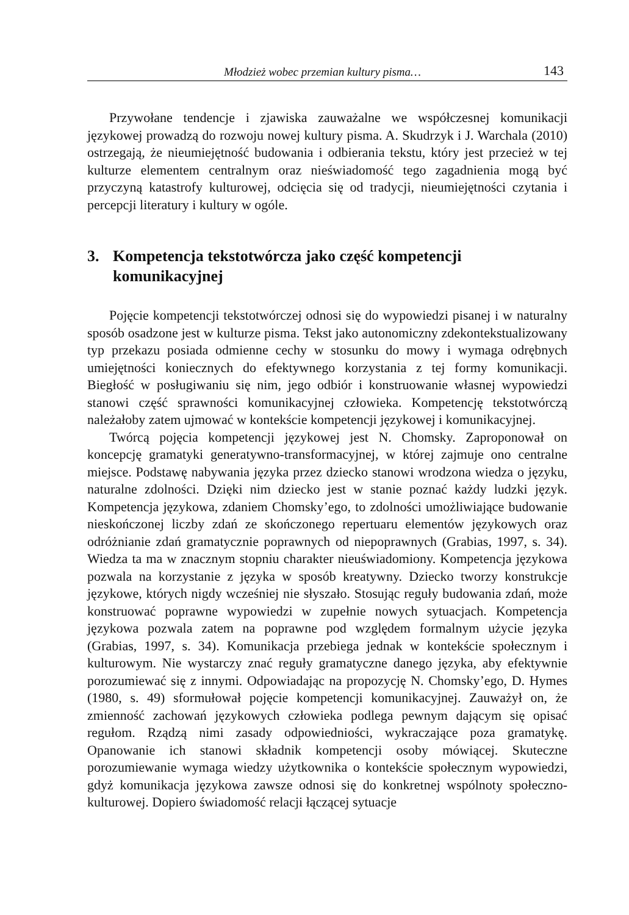Młodzież wobec przemian kultury pisma… 143
Przywołane tendencje i zjawiska zauważalne we współczesnej komunikacji językowej prowadzą do rozwoju nowej kultury pisma. A. Skudrzyk i J. Warchala (2010) ostrzegają, że nieumiejętność budowania i odbierania tekstu, który jest przecież w tej kulturze elementem centralnym oraz nieświadomość tego zagadnienia mogą być przyczyną katastrofy kulturowej, odcięcia się od tradycji, nieumiejętności czytania i percepcji literatury i kultury w ogóle.
3. Kompetencja tekstotwórcza jako część kompetencji komunikacyjnej
Pojęcie kompetencji tekstotwórczej odnosi się do wypowiedzi pisanej i w naturalny sposób osadzone jest w kulturze pisma. Tekst jako autonomiczny zdekontekstualizowany typ przekazu posiada odmienne cechy w stosunku do mowy i wymaga odrębnych umiejętności koniecznych do efektywnego korzystania z tej formy komunikacji. Biegłość w posługiwaniu się nim, jego odbiór i konstruowanie własnej wypowiedzi stanowi część sprawności komunikacyjnej człowieka. Kompetencję tekstotwórczą należałoby zatem ujmować w kontekście kompetencji językowej i komunikacyjnej.
Twórcą pojęcia kompetencji językowej jest N. Chomsky. Zaproponował on koncepcję gramatyki generatywno-transformacyjnej, w której zajmuje ono centralne miejsce. Podstawę nabywania języka przez dziecko stanowi wrodzona wiedza o języku, naturalne zdolności. Dzięki nim dziecko jest w stanie poznać każdy ludzki język. Kompetencja językowa, zdaniem Chomsky’ego, to zdolności umożliwiające budowanie nieskończonej liczby zdań ze skończonego repertuaru elementów językowych oraz odróżnianie zdań gramatycznie poprawnych od niepoprawnych (Grabias, 1997, s. 34). Wiedza ta ma w znacznym stopniu charakter nieuświadomiony. Kompetencja językowa pozwala na korzystanie z języka w sposób kreatywny. Dziecko tworzy konstrukcje językowe, których nigdy wcześniej nie słyszało. Stosując reguły budowania zdań, może konstruować poprawne wypowiedzi w zupełnie nowych sytuacjach. Kompetencja językowa pozwala zatem na poprawne pod względem formalnym użycie języka (Grabias, 1997, s. 34). Komunikacja przebiega jednak w kontekście społecznym i kulturowym. Nie wystarczy znać reguły gramatyczne danego języka, aby efektywnie porozumiewać się z innymi. Odpowiadając na propozycję N. Chomsky’ego, D. Hymes (1980, s. 49) sformułował pojęcie kompetencji komunikacyjnej. Zauważył on, że zmienność zachowań językowych człowieka podlega pewnym dającym się opisać regułom. Rządzą nimi zasady odpowiedniości, wykraczające poza gramatykę. Opanowanie ich stanowi składnik kompetencji osoby mówiącej. Skuteczne porozumiewanie wymaga wiedzy użytkownika o kontekście społecznym wypowiedzi, gdyż komunikacja językowa zawsze odnosi się do konkretnej wspólnoty społeczno-kulturowej. Dopiero świadomość relacji łączącej sytuacje